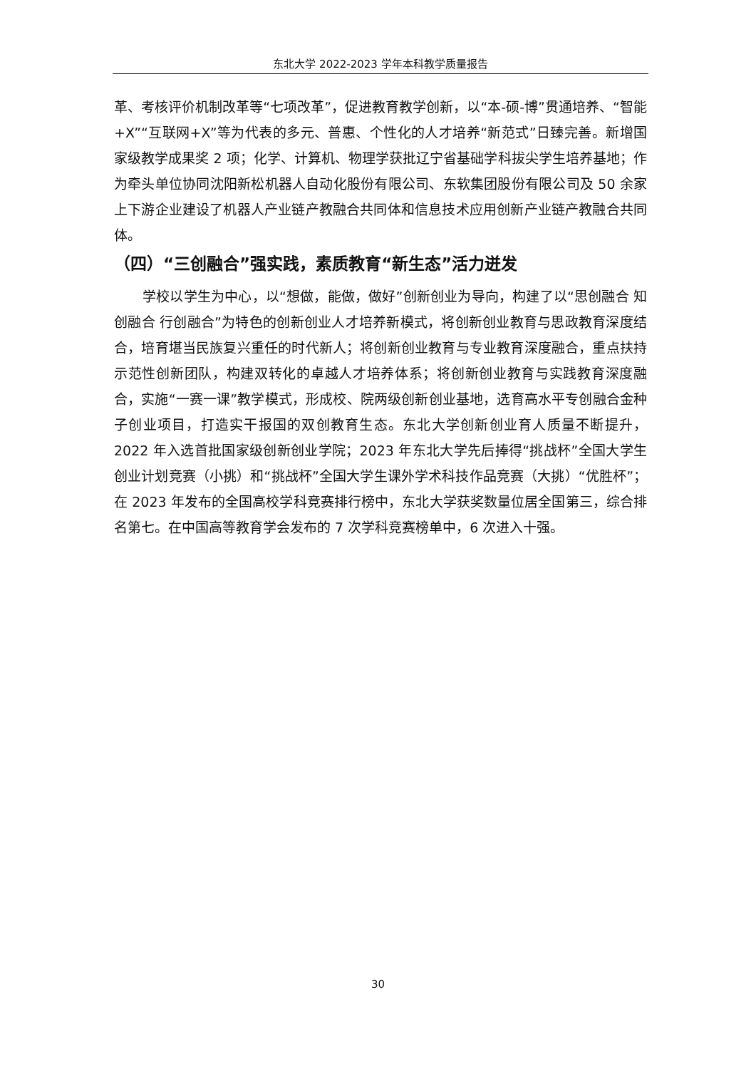东北大学 2022-2023 学年本科教学质量报告
革、考核评价机制改革等“七项改革”，促进教育教学创新，以“本-硕-博”贯通培养、“智能+X”“互联网+X”等为代表的多元、普惠、个性化的人才培养“新范式”日臻完善。新增国家级教学成果奖 2 项；化学、计算机、物理学获批辽宁省基础学科拔尖学生培养基地；作为牵头单位协同沈阳新松机器人自动化股份有限公司、东软集团股份有限公司及 50 余家上下游企业建设了机器人产业链产教融合共同体和信息技术应用创新产业链产教融合共同体。
（四）“三创融合”强实践，素质教育“新生态”活力迸发
学校以学生为中心，以“想做，能做，做好”创新创业为导向，构建了以“思创融合 知创融合 行创融合”为特色的创新创业人才培养新模式，将创新创业教育与思政教育深度结合，培育堪当民族复兴重任的时代新人；将创新创业教育与专业教育深度融合，重点扶持示范性创新团队，构建双转化的卓越人才培养体系；将创新创业教育与实践教育深度融合，实施“一赛一课”教学模式，形成校、院两级创新创业基地，选育高水平专创融合金种子创业项目，打造实干报国的双创教育生态。东北大学创新创业育人质量不断提升，2022 年入选首批国家级创新创业学院；2023 年东北大学先后捧得“挑战杯”全国大学生创业计划竞赛（小挑）和“挑战杯”全国大学生课外学术科技作品竞赛（大挑）“优胜杯”；在 2023 年发布的全国高校学科竞赛排行榜中，东北大学获奖数量位居全国第三，综合排名第七。在中国高等教育学会发布的 7 次学科竞赛榜单中，6 次进入十强。
30